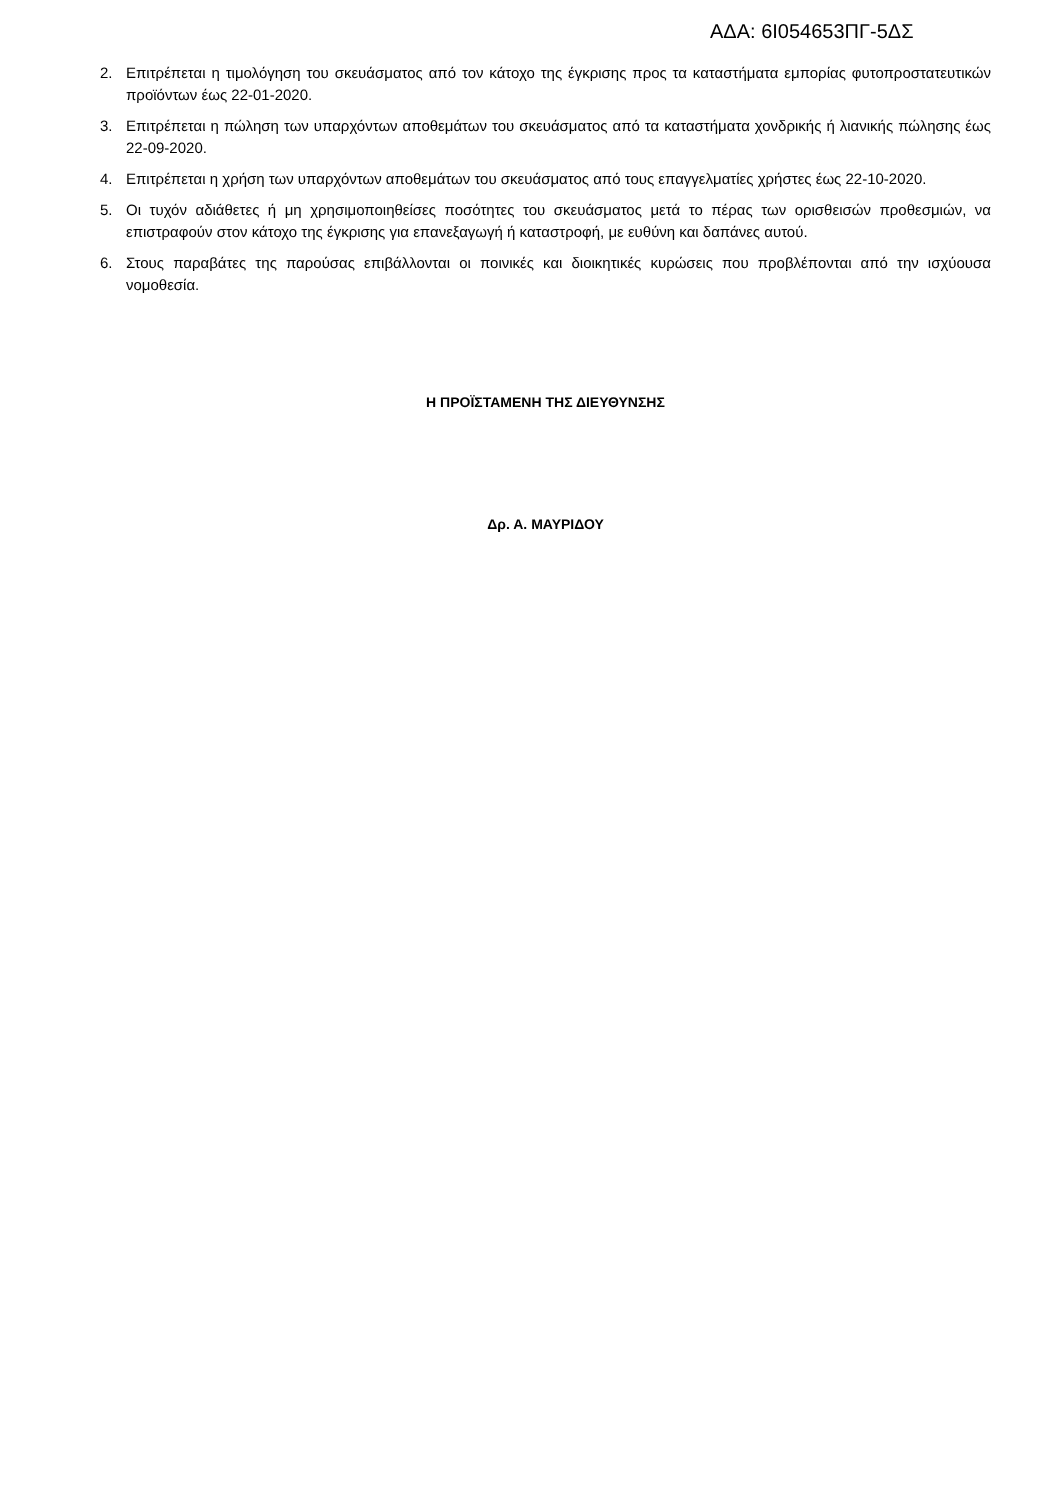ΑΔΑ: 6Ι054653ΠΓ-5ΔΣ
2. Επιτρέπεται η τιμολόγηση του σκευάσματος από τον κάτοχο της έγκρισης προς τα καταστήματα εμπορίας φυτοπροστατευτικών προϊόντων έως 22-01-2020.
3. Επιτρέπεται η πώληση των υπαρχόντων αποθεμάτων του σκευάσματος από τα καταστήματα χονδρικής ή λιανικής πώλησης έως 22-09-2020.
4. Επιτρέπεται η χρήση των υπαρχόντων αποθεμάτων του σκευάσματος από τους επαγγελματίες χρήστες έως 22-10-2020.
5. Οι τυχόν αδιάθετες ή μη χρησιμοποιηθείσες ποσότητες του σκευάσματος μετά το πέρας των ορισθεισών προθεσμιών, να επιστραφούν στον κάτοχο της έγκρισης για επανεξαγωγή ή καταστροφή, με ευθύνη και δαπάνες αυτού.
6. Στους παραβάτες της παρούσας επιβάλλονται οι ποινικές και διοικητικές κυρώσεις που προβλέπονται από την ισχύουσα νομοθεσία.
Η ΠΡΟΪΣΤΑΜΕΝΗ ΤΗΣ ΔΙΕΥΘΥΝΣΗΣ
Δρ. Α. ΜΑΥΡΙΔΟΥ